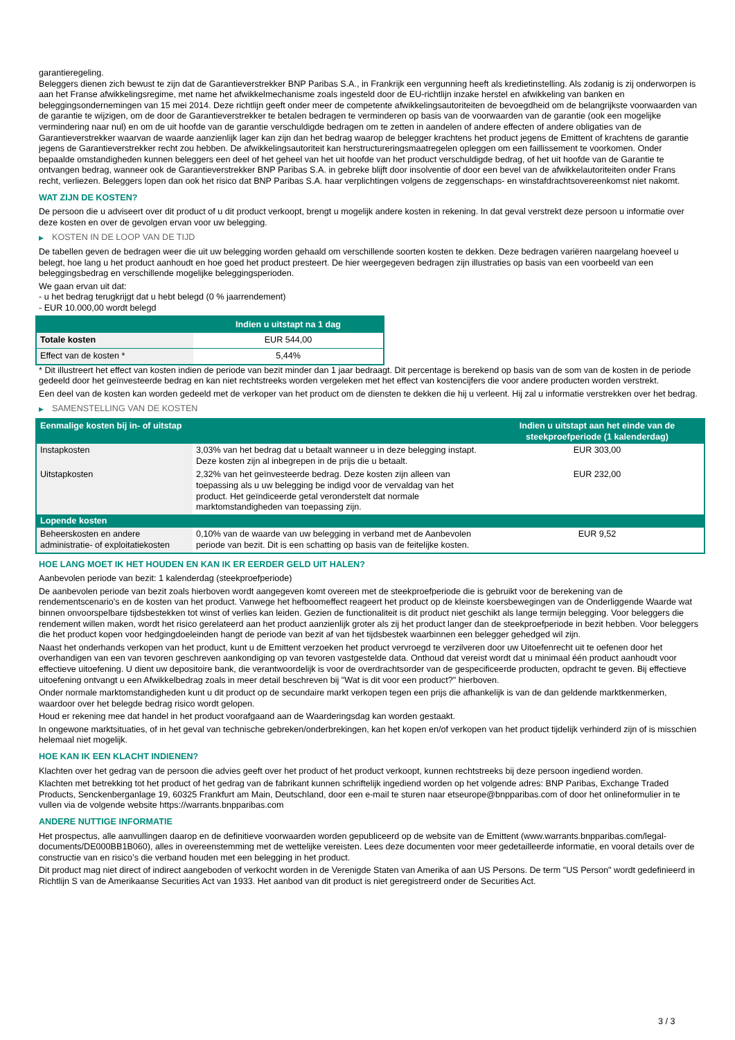garantieregeling.
Beleggers dienen zich bewust te zijn dat de Garantieverstrekker BNP Paribas S.A., in Frankrijk een vergunning heeft als kredietinstelling. Als zodanig is zij onderworpen is aan het Franse afwikkelingsregime, met name het afwikkelmechanisme zoals ingesteld door de EU-richtlijn inzake herstel en afwikkeling van banken en beleggingsondernemingen van 15 mei 2014. Deze richtlijn geeft onder meer de competente afwikkelingsautoriteiten de bevoegdheid om de belangrijkste voorwaarden van de garantie te wijzigen, om de door de Garantieverstrekker te betalen bedragen te verminderen op basis van de voorwaarden van de garantie (ook een mogelijke vermindering naar nul) en om de uit hoofde van de garantie verschuldigde bedragen om te zetten in aandelen of andere effecten of andere obligaties van de Garantieverstrekker waarvan de waarde aanzienlijk lager kan zijn dan het bedrag waarop de belegger krachtens het product jegens de Emittent of krachtens de garantie jegens de Garantieverstrekker recht zou hebben. De afwikkelingsautoriteit kan herstructureringsmaatregelen opleggen om een faillissement te voorkomen. Onder bepaalde omstandigheden kunnen beleggers een deel of het geheel van het uit hoofde van het product verschuldigde bedrag, of het uit hoofde van de Garantie te ontvangen bedrag, wanneer ook de Garantieverstrekker BNP Paribas S.A. in gebreke blijft door insolventie of door een bevel van de afwikkelautoriteiten onder Frans recht, verliezen. Beleggers lopen dan ook het risico dat BNP Paribas S.A. haar verplichtingen volgens de zeggenschaps- en winstafdrachtsovereenkomst niet nakomt.
WAT ZIJN DE KOSTEN?
De persoon die u adviseert over dit product of u dit product verkoopt, brengt u mogelijk andere kosten in rekening. In dat geval verstrekt deze persoon u informatie over deze kosten en over de gevolgen ervan voor uw belegging.
▶ KOSTEN IN DE LOOP VAN DE TIJD
De tabellen geven de bedragen weer die uit uw belegging worden gehaald om verschillende soorten kosten te dekken. Deze bedragen variëren naargelang hoeveel u belegt, hoe lang u het product aanhoudt en hoe goed het product presteert. De hier weergegeven bedragen zijn illustraties op basis van een voorbeeld van een beleggingsbedrag en verschillende mogelijke beleggingsperioden.
We gaan ervan uit dat:
- u het bedrag terugkrijgt dat u hebt belegd (0 % jaarrendement)
- EUR 10.000,00 wordt belegd
| | Indien u uitstapt na 1 dag |
| --- | --- |
| Totale kosten | EUR 544,00 |
| Effect van de kosten * | 5,44% |
* Dit illustreert het effect van kosten indien de periode van bezit minder dan 1 jaar bedraagt. Dit percentage is berekend op basis van de som van de kosten in de periode gedeeld door het geïnvesteerde bedrag en kan niet rechtstreeks worden vergeleken met het effect van kostencijfers die voor andere producten worden verstrekt.
Een deel van de kosten kan worden gedeeld met de verkoper van het product om de diensten te dekken die hij u verleent. Hij zal u informatie verstrekken over het bedrag.
▶ SAMENSTELLING VAN DE KOSTEN
| Eenmalige kosten bij in- of uitstap | | Indien u uitstapt aan het einde van de steekproefperiode (1 kalenderdag) |
| --- | --- | --- |
| Instapkosten | 3,03% van het bedrag dat u betaalt wanneer u in deze belegging instapt. Deze kosten zijn al inbegrepen in de prijs die u betaalt. | EUR 303,00 |
| Uitstapkosten | 2,32% van het geïnvesteerde bedrag. Deze kosten zijn alleen van toepassing als u uw belegging be indigd voor de vervaldag van het product. Het geïndiceerde getal veronderstelt dat normale marktomstandigheden van toepassing zijn. | EUR 232,00 |
| Lopende kosten | | |
| Beheerskosten en andere administratie- of exploitatiekosten | 0,10% van de waarde van uw belegging in verband met de Aanbevolen periode van bezit. Dit is een schatting op basis van de feitelijke kosten. | EUR 9,52 |
HOE LANG MOET IK HET HOUDEN EN KAN IK ER EERDER GELD UIT HALEN?
Aanbevolen periode van bezit: 1 kalenderdag (steekproefperiode)
De aanbevolen periode van bezit zoals hierboven wordt aangegeven komt overeen met de steekproefperiode die is gebruikt voor de berekening van de rendementscenario's en de kosten van het product. Vanwege het hefboomeffect reageert het product op de kleinste koersbewegingen van de Onderliggende Waarde wat binnen onvoorspelbare tijdsbestekken tot winst of verlies kan leiden. Gezien de functionaliteit is dit product niet geschikt als lange termijn belegging. Voor beleggers die rendement willen maken, wordt het risico gerelateerd aan het product aanzienlijk groter als zij het product langer dan de steekproefperiode in bezit hebben. Voor beleggers die het product kopen voor hedgingdoeleinden hangt de periode van bezit af van het tijdsbestek waarbinnen een belegger gehedged wil zijn.
Naast het onderhands verkopen van het product, kunt u de Emittent verzoeken het product vervroegd te verzilveren door uw Uitoefenrecht uit te oefenen door het overhandigen van een van tevoren geschreven aankondiging op van tevoren vastgestelde data. Onthoud dat vereist wordt dat u minimaal één product aanhoudt voor effectieve uitoefening. U dient uw depositoire bank, die verantwoordelijk is voor de overdrachtsorder van de gespecificeerde producten, opdracht te geven. Bij effectieve uitoefening ontvangt u een Afwikkelbedrag zoals in meer detail beschreven bij "Wat is dit voor een product?" hierboven.
Onder normale marktomstandigheden kunt u dit product op de secundaire markt verkopen tegen een prijs die afhankelijk is van de dan geldende marktkenmerken, waardoor over het belegde bedrag risico wordt gelopen.
Houd er rekening mee dat handel in het product voorafgaand aan de Waarderingsdag kan worden gestaakt.
In ongewone marktsituaties, of in het geval van technische gebreken/onderbrekingen, kan het kopen en/of verkopen van het product tijdelijk verhinderd zijn of is misschien helemaal niet mogelijk.
HOE KAN IK EEN KLACHT INDIENEN?
Klachten over het gedrag van de persoon die advies geeft over het product of het product verkoopt, kunnen rechtstreeks bij deze persoon ingediend worden.
Klachten met betrekking tot het product of het gedrag van de fabrikant kunnen schriftelijk ingediend worden op het volgende adres: BNP Paribas, Exchange Traded Products, Senckenberganlage 19, 60325 Frankfurt am Main, Deutschland, door een e-mail te sturen naar etseurope@bnpparibas.com of door het onlineformulier in te vullen via de volgende website https://warrants.bnpparibas.com
ANDERE NUTTIGE INFORMATIE
Het prospectus, alle aanvullingen daarop en de definitieve voorwaarden worden gepubliceerd op de website van de Emittent (www.warrants.bnpparibas.com/legal-documents/DE000BB1B060), alles in overeenstemming met de wettelijke vereisten. Lees deze documenten voor meer gedetailleerde informatie, en vooral details over de constructie van en risico’s die verband houden met een belegging in het product.
Dit product mag niet direct of indirect aangeboden of verkocht worden in de Verenigde Staten van Amerika of aan US Persons. De term "US Person" wordt gedefinieerd in Richtlijn S van de Amerikaanse Securities Act van 1933. Het aanbod van dit product is niet geregistreerd onder de Securities Act.
3 / 3